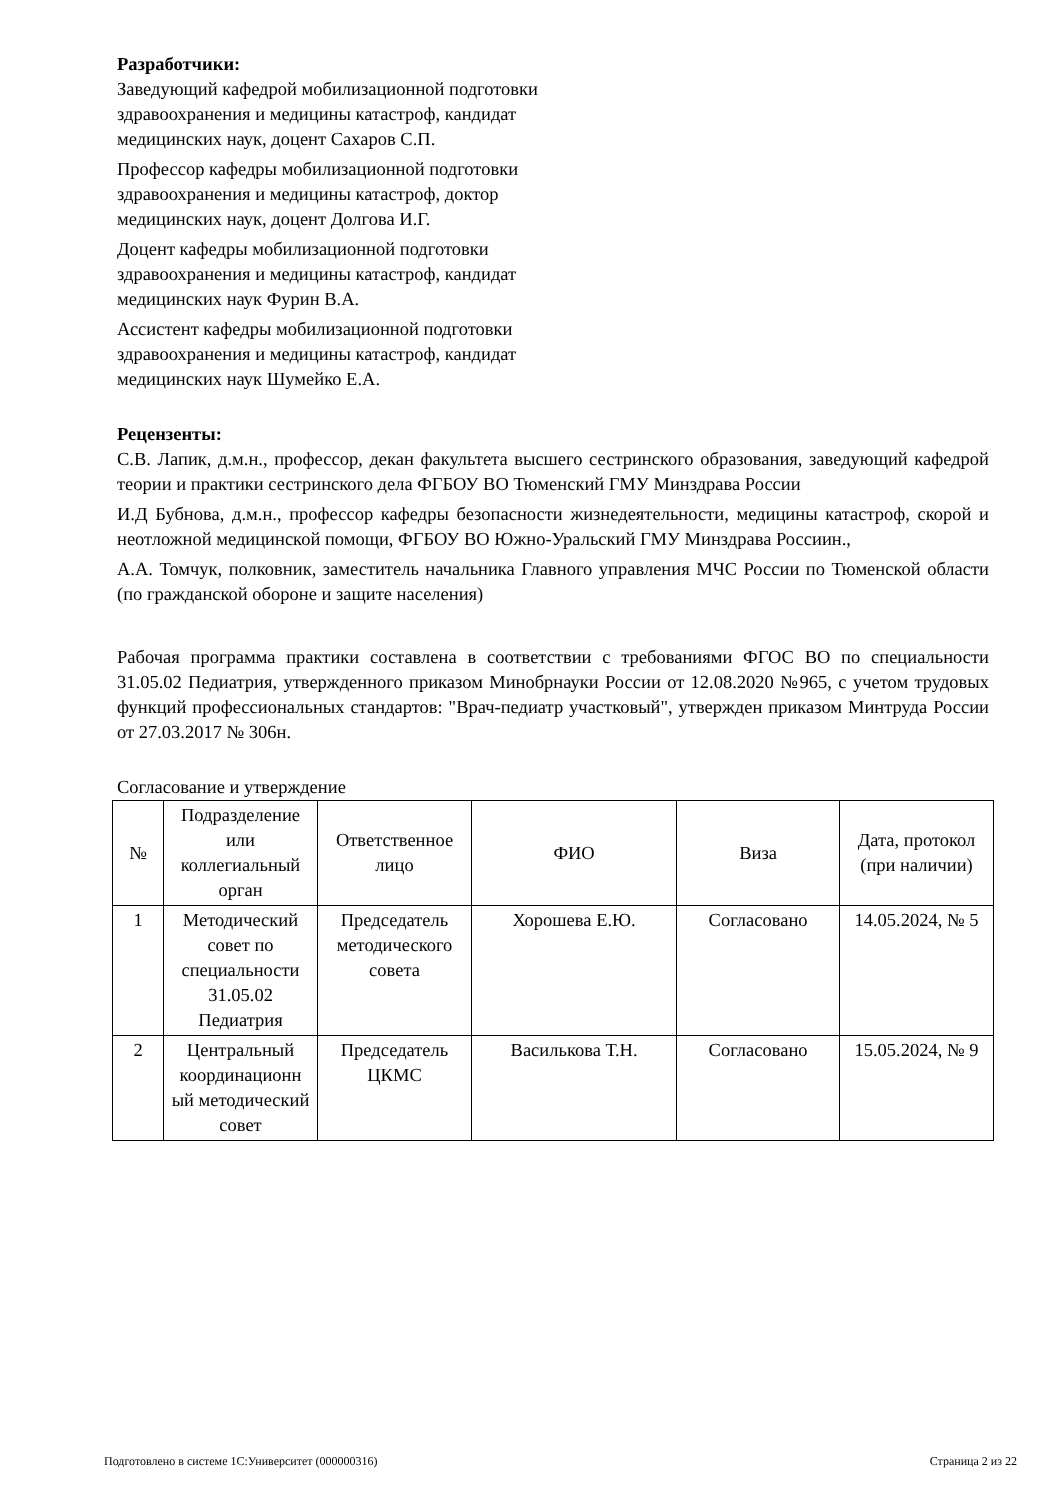Разработчики:
Заведующий кафедрой мобилизационной подготовки
здравоохранения и медицины катастроф, кандидат
медицинских наук, доцент Сахаров С.П.
Профессор кафедры мобилизационной подготовки
здравоохранения и медицины катастроф, доктор
медицинских наук, доцент Долгова И.Г.
Доцент кафедры мобилизационной подготовки
здравоохранения и медицины катастроф, кандидат
медицинских наук Фурин В.А.
Ассистент кафедры мобилизационной подготовки
здравоохранения и медицины катастроф, кандидат
медицинских наук Шумейко Е.А.
Рецензенты:
С.В. Лапик, д.м.н., профессор, декан факультета высшего сестринского образования, заведующий кафедрой теории и практики сестринского дела ФГБОУ ВО Тюменский ГМУ Минздрава России
И.Д Бубнова, д.м.н., профессор кафедры безопасности жизнедеятельности, медицины катастроф, скорой и неотложной медицинской помощи, ФГБОУ ВО Южно-Уральский ГМУ Минздрава Россиин.,
А.А. Томчук, полковник, заместитель начальника Главного управления МЧС России по Тюменской области (по гражданской обороне и защите населения)
Рабочая программа практики составлена в соответствии с требованиями ФГОС ВО по специальности 31.05.02 Педиатрия, утвержденного приказом Минобрнауки России от 12.08.2020 №965, с учетом трудовых функций профессиональных стандартов: "Врач-педиатр участковый", утвержден приказом Минтруда России от 27.03.2017 № 306н.
Согласование и утверждение
| № | Подразделение или коллегиальный орган | Ответственное лицо | ФИО | Виза | Дата, протокол (при наличии) |
| --- | --- | --- | --- | --- | --- |
| 1 | Методический совет по специальности 31.05.02 Педиатрия | Председатель методического совета | Хорошева Е.Ю. | Согласовано | 14.05.2024, № 5 |
| 2 | Центральный координационн ый методический совет | Председатель ЦКМС | Василькова Т.Н. | Согласовано | 15.05.2024, № 9 |
Подготовлено в системе 1С:Университет (000000316) Страница 2 из 22